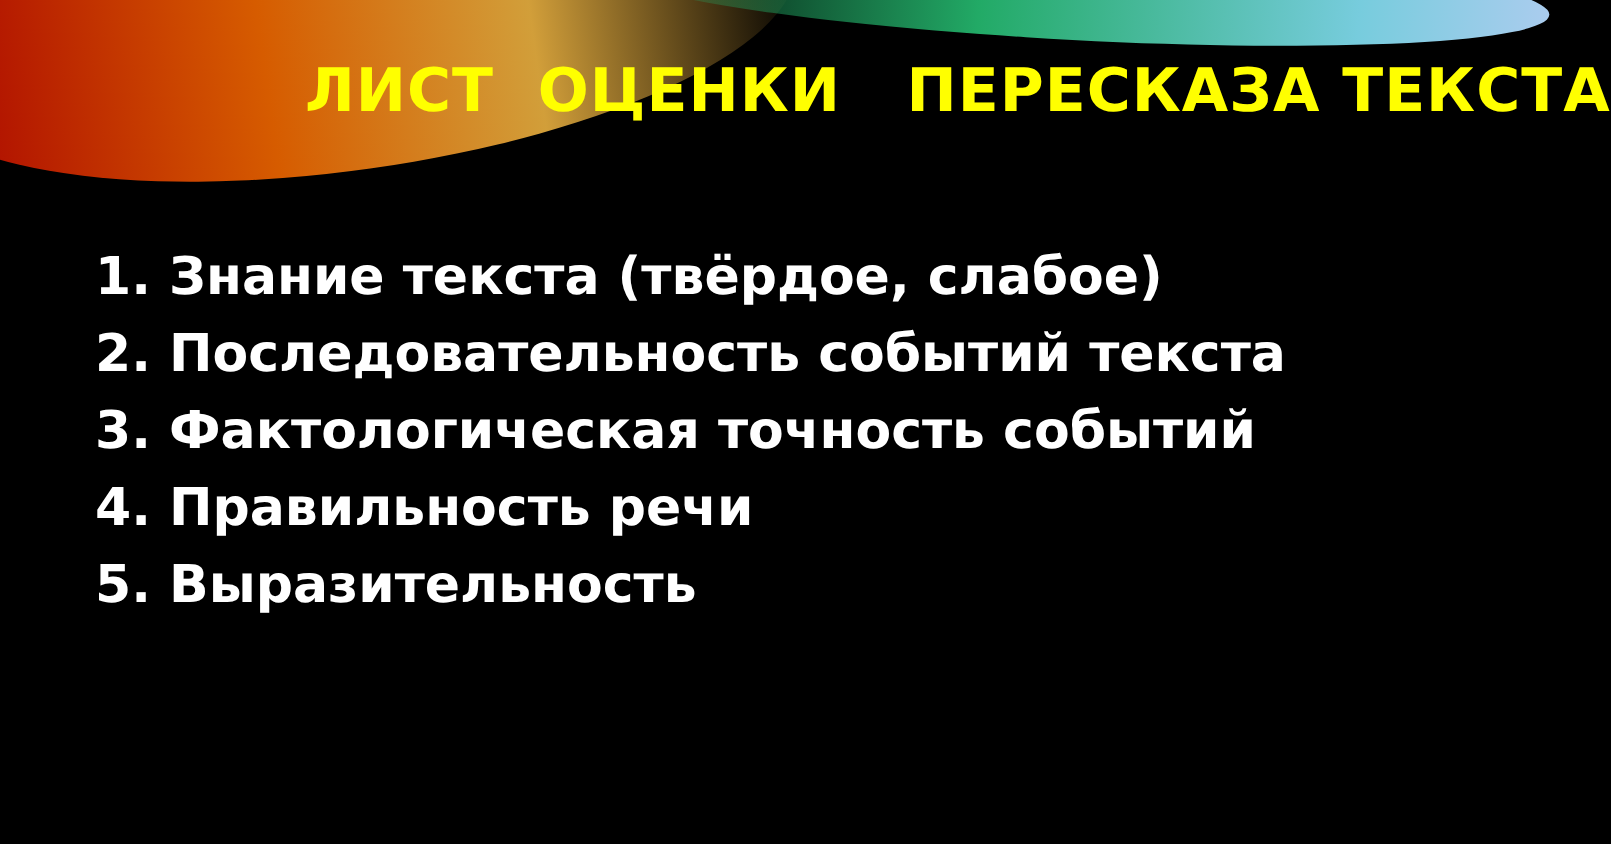ЛИСТ ОЦЕНКИ ПЕРЕСКАЗА ТЕКСТА
1. Знание текста (твёрдое, слабое)
2. Последовательность событий текста
3. Фактологическая точность событий
4. Правильность речи
5. Выразительность